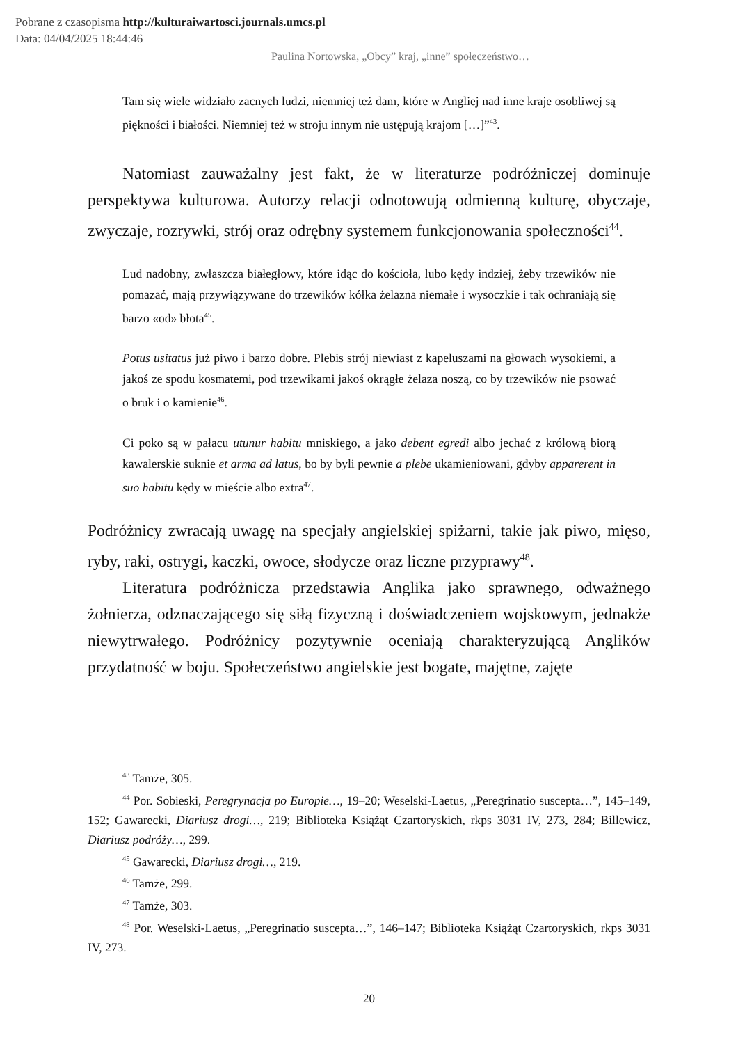Pobrane z czasopisma http://kulturaiwartosci.journals.umcs.pl
Data: 04/04/2025 18:44:46
Paulina Nortowska, „Obcy” kraj, „inne” społeczeństwo…
Tam się wiele widziało zacnych ludzi, niemniej też dam, które w Angliej nad inne kraje osobliwej są piękności i białości. Niemniej też w stroju innym nie ustępują krajom […]”<sup>43</sup>.
Natomiast zauważalny jest fakt, że w literaturze podróżniczej dominuje perspektywa kulturowa. Autorzy relacji odnotowują odmienną kulturę, obyczaje, zwyczaje, rozrywki, strój oraz odrębny systemem funkcjonowania społeczności<sup>44</sup>.
Lud nadobny, zwłaszcza białegłowy, które idąc do kościoła, lubo kędy indziej, żeby trzewików nie pomazać, mają przywiązywane do trzewików kółka żelazna niemałe i wysoczkie i tak ochraniają się barzo «od» błota<sup>45</sup>.
Potus usitatus już piwo i barzo dobre. Plebis strój niewiast z kapeluszami na głowach wysokiemi, a jakoś ze spodu kosmatemi, pod trzewikami jakoś okrągłe żelaza noszą, co by trzewików nie psować o bruk i o kamienie<sup>46</sup>.
Ci poko są w pałacu utunur habitu mniskiego, a jako debent egredi albo jechać z królową biorą kawalerskie suknie et arma ad latus, bo by byli pewnie a plebe ukamieniowani, gdyby apparerent in suo habitu kędy w mieście albo extra<sup>47</sup>.
Podróżnicy zwracają uwagę na specjały angielskiej spiżarni, takie jak piwo, mięso, ryby, raki, ostrygi, kaczki, owoce, słodycze oraz liczne przyprawy<sup>48</sup>.
Literatura podróżnicza przedstawia Anglika jako sprawnego, odważnego żołnierza, odznaczającego się siłą fizyczną i doświadczeniem wojskowym, jednakże niewytrwałego. Podróżnicy pozytywnie oceniają charakteryzującą Anglików przydatność w boju. Społeczeństwo angielskie jest bogate, majętne, zajęte
<sup>43</sup> Tamże, 305.
<sup>44</sup> Por. Sobieski, Peregrynacja po Europie…, 19–20; Weselski-Laetus, „Peregrinatio suscepta…”, 145–149, 152; Gawarecki, Diariusz drogi…, 219; Biblioteka Książąt Czartoryskich, rkps 3031 IV, 273, 284; Billewicz, Diariusz podróży…, 299.
<sup>45</sup> Gawarecki, Diariusz drogi…, 219.
<sup>46</sup> Tamże, 299.
<sup>47</sup> Tamże, 303.
<sup>48</sup> Por. Weselski-Laetus, „Peregrinatio suscepta…”, 146–147; Biblioteka Książąt Czartoryskich, rkps 3031 IV, 273.
20